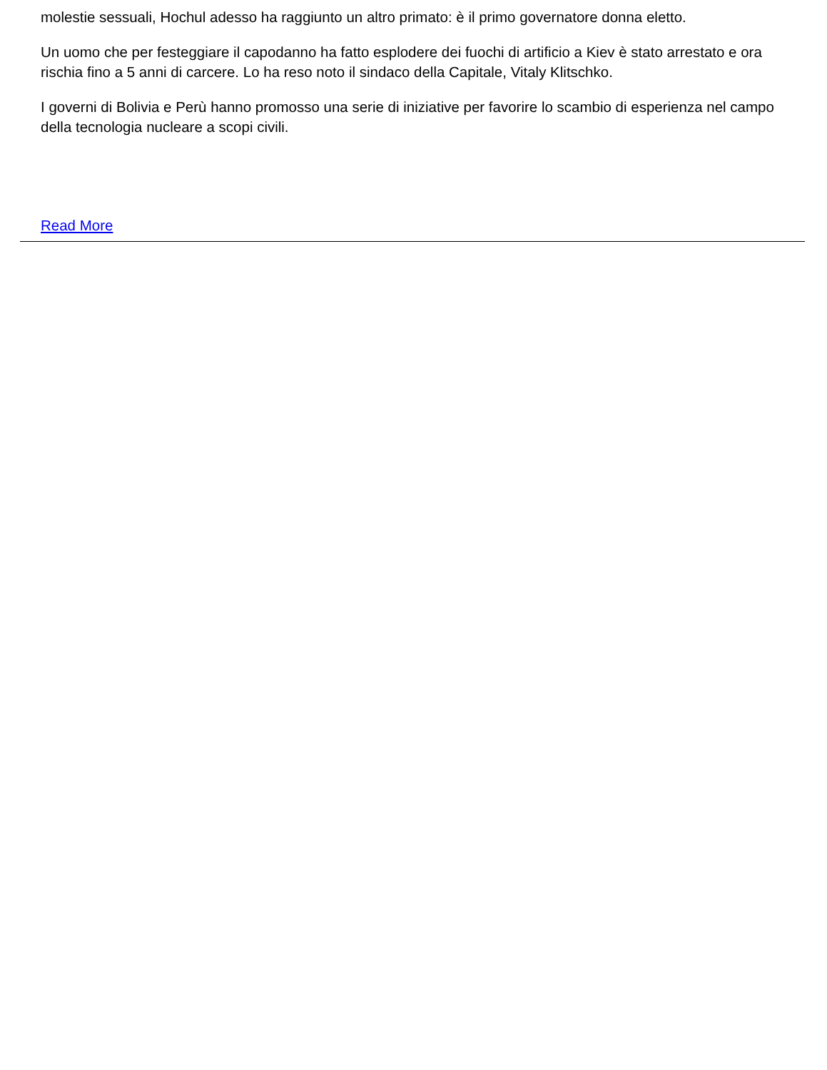molestie sessuali, Hochul adesso ha raggiunto un altro primato: è il primo governatore donna eletto.
Un uomo che per festeggiare il capodanno ha fatto esplodere dei fuochi di artificio a Kiev è stato arrestato e ora rischia fino a 5 anni di carcere. Lo ha reso noto il sindaco della Capitale, Vitaly Klitschko.
I governi di Bolivia e Perù hanno promosso una serie di iniziative per favorire lo scambio di esperienza nel campo della tecnologia nucleare a scopi civili.
Read More